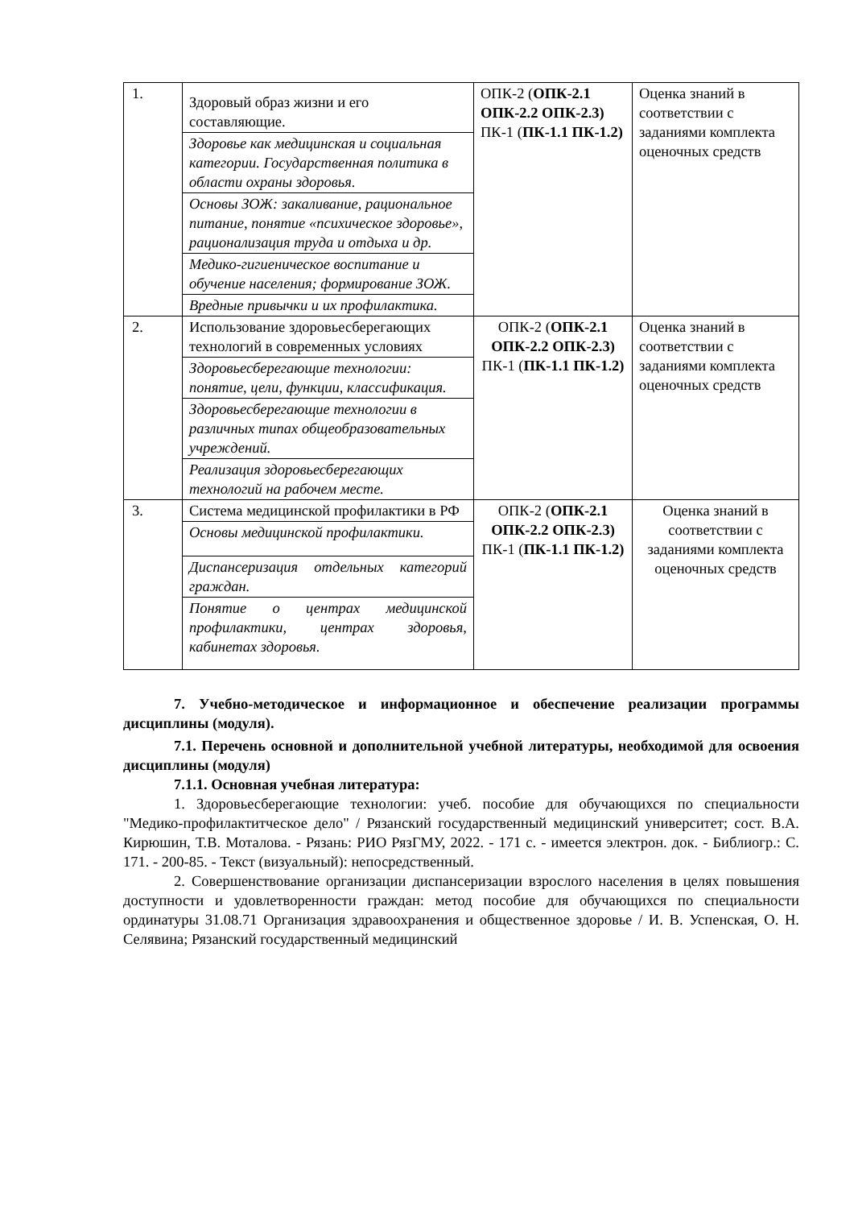| 1. | Здоровый образ жизни и его составляющие. | ОПК-2 ( ОПК-2.1 ОПК-2.2 ОПК-2.3) ПК-1 ( ПК-1.1 ПК-1.2) | Оценка знаний в соответствии с заданиями комплекта оценочных средств |
| | Здоровье как медицинская и социальная категории. Государственная политика в области охраны здоровья. | | |
| | Основы ЗОЖ: закаливание, рациональное питание, понятие «психическое здоровье», рационализация труда и отдыха и др. | | |
| | Медико-гигиеническое воспитание и обучение населения; формирование ЗОЖ. | | |
| | Вредные привычки и их профилактика. | | |
| 2. | Использование здоровьесберегающих технологий в современных условиях | ОПК-2 ( ОПК-2.1 ОПК-2.2 ОПК-2.3) ПК-1 ( ПК-1.1 ПК-1.2) | Оценка знаний в соответствии с заданиями комплекта оценочных средств |
| | Здоровьесберегающие технологии: понятие, цели, функции, классификация. | | |
| | Здоровьесберегающие технологии в различных типах общеобразовательных учреждений. | | |
| | Реализация здоровьесберегающих технологий на рабочем месте. | | |
| 3. | Система медицинской профилактики в РФ | ОПК-2 ( ОПК-2.1 ОПК-2.2 ОПК-2.3) ПК-1 ( ПК-1.1 ПК-1.2) | Оценка знаний в соответствии с заданиями комплекта оценочных средств |
| | Основы медицинской профилактики. | | |
| | Диспансеризация отдельных категорий граждан. | | |
| | Понятие о центрах медицинской профилактики, центрах здоровья, кабинетах здоровья. | | |
7. Учебно-методическое и информационное и обеспечение реализации программы дисциплины (модуля).
7.1. Перечень основной и дополнительной учебной литературы, необходимой для освоения дисциплины (модуля)
7.1.1. Основная учебная литература:
1. Здоровьесберегающие технологии: учеб. пособие для обучающихся по специальности "Медико-профилактитческое дело" / Рязанский государственный медицинский университет; сост. В.А. Кирюшин, Т.В. Моталова. - Рязань: РИО РязГМУ, 2022. - 171 с. - имеется электрон. док. - Библиогр.: С. 171. - 200-85. - Текст (визуальный): непосредственный.
2. Совершенствование организации диспансеризации взрослого населения в целях повышения доступности и удовлетворенности граждан: метод пособие для обучающихся по специальности ординатуры 31.08.71 Организация здравоохранения и общественное здоровье / И. В. Успенская, О. Н. Селявина; Рязанский государственный медицинский